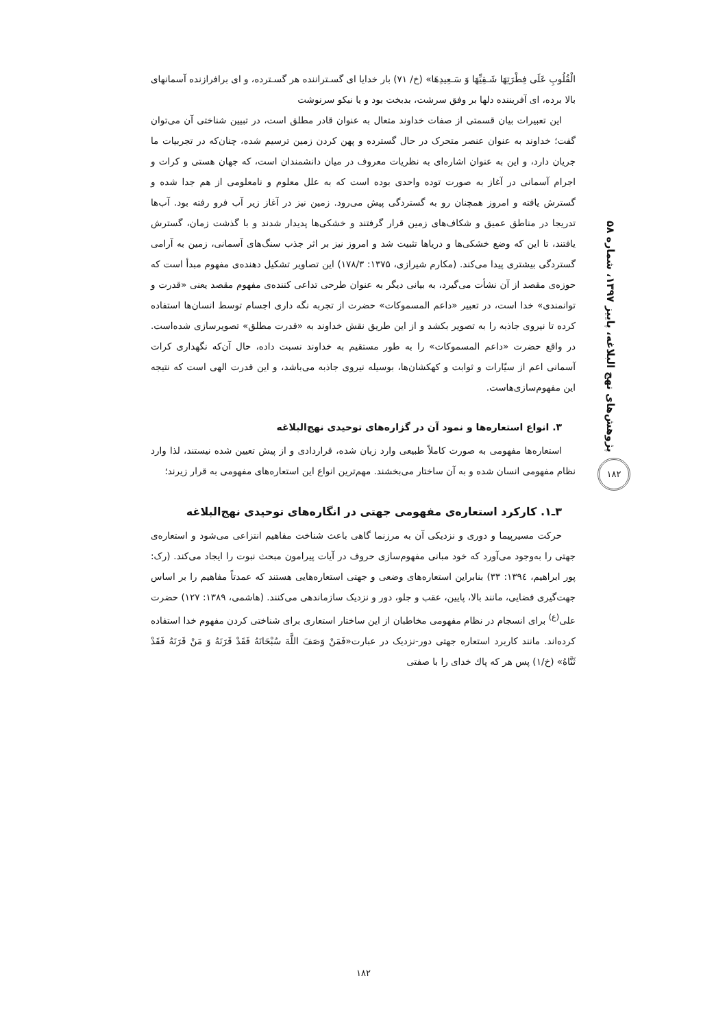الْقُلُوبِ عَلَى فِطْرَتِهَا شَـقِيِّهَا وَ سَـعِيدِهَا» (خ/ ۷۱) بار خدایا ای گسـتراننده هر گسـترده، و ای برافرازنده آسمانهای بالا برده، ای آفریننده دلها بر وفق سرشت، بدبخت بود و یا نیکو سرنوشت
این تعبیرات بیان قسمتی از صفات خداوند متعال به عنوان قادر مطلق است، در تبیین شناختی آن می‌توان گفت؛ خداوند به عنوان عنصر متحرک در حال گسترده و پهن کردن زمین ترسیم شده، چنان‌که در تجربیات ما جریان دارد، و این به عنوان اشاره‌ای به نظریات معروف در میان دانشمندان است، که جهان هستی و کرات و اجرام آسمانی در آغاز به صورت توده واحدی بوده است که به علل معلوم و نامعلومی از هم جدا شده و گسترش یافته و امروز همچنان رو به گستردگی پیش می‌رود. زمین نیز در آغاز زیر آب فرو رفته بود. آب‌ها تدریجا در مناطق عمیق و شکاف‌های زمین قرار گرفتند و خشکی‌ها پدیدار شدند و با گذشت زمان، گسترش یافتند، تا این که وضع خشکی‌ها و دریاها تثبیت شد و امروز نیز بر اثر جذب سنگ‌های آسمانی، زمین به آرامی گستردگی بیشتری پیدا می‌کند. (مکارم شیرازی، ۱۳۷۵: ۱۷۸/۳) این تصاویر تشکیل دهنده‌ی مفهوم مبدأ است که حوزه‌ی مقصد از آن نشأت می‌گیرد، به بیانی دیگر به عنوان طرحی تداعی کننده‌ی مفهوم مقصد یعنی «قدرت و توانمندی» خدا است، در تعبیر «داعم المسموکات» حضرت از تجربه نگه داری اجسام توسط انسان‌ها استفاده کرده تا نیروی جاذبه را به تصویر بکشد و از این طریق نقش خداوند به «قدرت مطلق» تصویرسازی شده‌است. در واقع حضرت «داعم المسموکات» را به طور مستقیم به خداوند نسبت داده، حال آن‌که نگهداری کرات آسمانی اعم از سیّارات و ثوابت و کهکشان‌ها، بوسیله نیروی جاذبه می‌باشد، و این قدرت الهی است که نتیجه این مفهوم‌سازی‌هاست.
۳. انواع استعاره‌ها و نمود آن در گزاره‌های توحیدی نهج‌البلاغه
استعاره‌ها مفهومی به صورت کاملاً طبیعی وارد زبان شده، قراردادی و از پیش تعیین شده نیستند، لذا وارد نظام مفهومی انسان شده و به آن ساختار می‌بخشند. مهم‌ترین انواع این استعاره‌های مفهومی به قرار زیرند؛
۳ـ۱. کارکرد استعاره‌ی مفهومی جهتی در انگاره‌های توحیدی نهج‌البلاغه
حرکت مسیرپیما و دوری و نزدیکی آن به مرزنما گاهی باعث شناخت مفاهیم انتزاعی می‌شود و استعاره‌ی جهتی را به‌وجود می‌آورد که خود مبانی مفهوم‌سازی حروف در آیات پیرامون مبحث نبوت را ایجاد می‌کند. (رک: پور ابراهیم، ۱۳۹٤: ۳۳) بنابراین استعاره‌های وضعی و جهتی استعاره‌هایی هستند که عمدتاً مفاهیم را بر اساس جهت‌گیری فضایی، مانند بالا، پایین، عقب و جلو، دور و نزدیک سازماندهی می‌کنند. (هاشمی، ۱۳۸۹: ۱۲۷) حضرت علی<sup>(ع)</sup> برای انسجام در نظام مفهومی مخاطبان از این ساختار استعاری برای شناختی کردن مفهوم خدا استفاده کرده‌اند. مانند کاربرد استعاره جهتی دور-نزدیک در عبارت«فَمَنْ وَصَفَ اللَّهَ سُبْحَانَهُ فَقَدْ قَرَنَهُ وَ مَنْ قَرَنَهُ فَقَدْ ثَنَّاهُ» (خ/۱) پس هر که پاك خدای را با صفتی
پژوهش‌های نهج البلاغه، پاییز ۱۳۹۷، شماره ۵۸
۱۸۲
۱۸۲